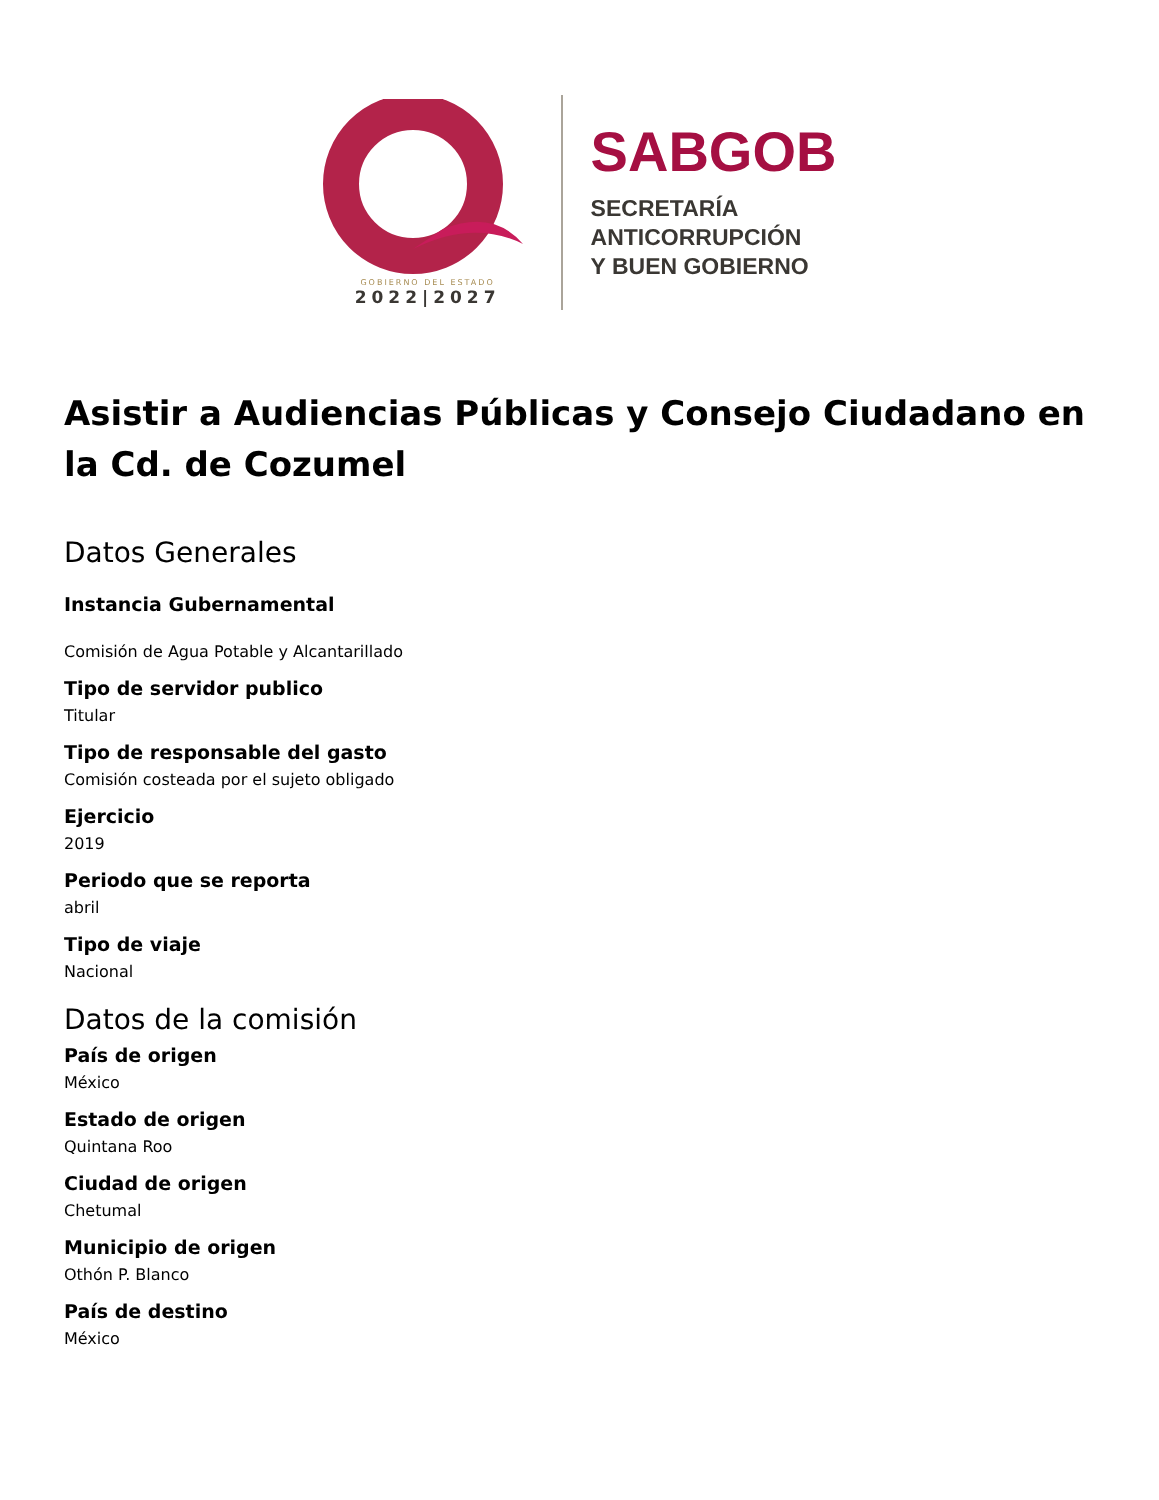GOBIERNO DEL ESTADO
2022|2027
SABGOB
SECRETARÍA
ANTICORRUPCIÓN
Y BUEN GOBIERNO
Asistir a Audiencias Públicas y Consejo Ciudadano en la Cd. de Cozumel
Datos Generales
Instancia Gubernamental
Comisión de Agua Potable y Alcantarillado
Tipo de servidor publico
Titular
Tipo de responsable del gasto
Comisión costeada por el sujeto obligado
Ejercicio
2019
Periodo que se reporta
abril
Tipo de viaje
Nacional
Datos de la comisión
País de origen
México
Estado de origen
Quintana Roo
Ciudad de origen
Chetumal
Municipio de origen
Othón P. Blanco
País de destino
México